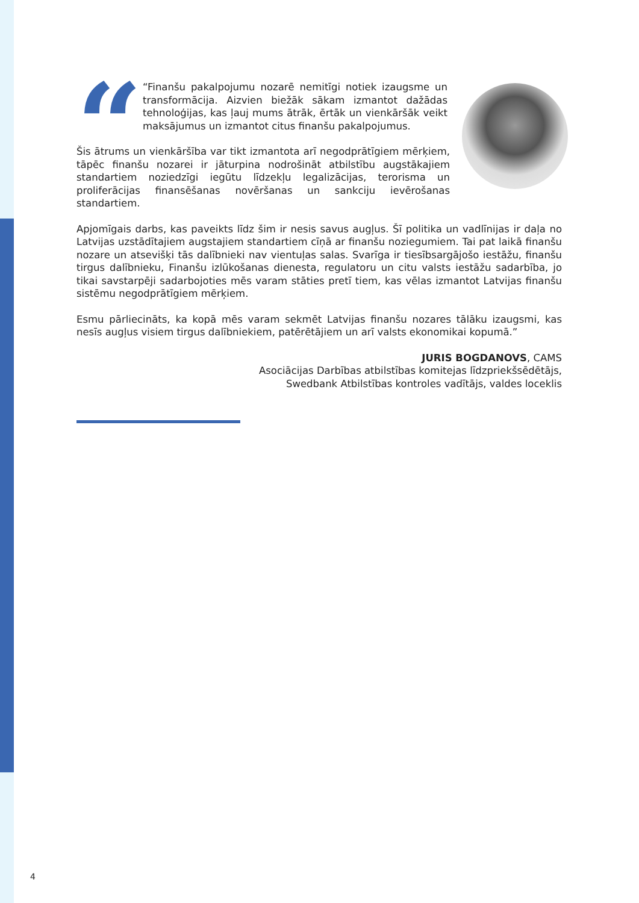“
“Finanšu pakalpojumu nozarē nemitīgi notiek izaugsme un transformācija. Aizvien biežāk sākam izmantot dažādas tehnoloģijas, kas ļauj mums ātrāk, ērtāk un vienkāršāk veikt maksājumus un izmantot citus finanšu pakalpojumus.
Šis ātrums un vienkāršība var tikt izmantota arī negodprātīgiem mērķiem, tāpēc finanšu nozarei ir jāturpina nodrošināt atbilstību augstākajiem standartiem noziedzīgi iegūtu līdzekļu legalizācijas, terorisma un proliferācijas finansēšanas novēršanas un sankciju ievērošanas standartiem.
Apjomīgais darbs, kas paveikts līdz šim ir nesis savus augļus. Šī politika un vadlīnijas ir daļa no Latvijas uzstādītajiem augstajiem standartiem cīņā ar finanšu noziegumiem. Tai pat laikā finanšu nozare un atsevišķi tās dalībnieki nav vientuļas salas. Svarīga ir tiesībsargājošo iestāžu, finanšu tirgus dalībnieku, Finanšu izlūkošanas dienesta, regulatoru un citu valsts iestāžu sadarbība, jo tikai savstarpēji sadarbojoties mēs varam stāties pretī tiem, kas vēlas izmantot Latvijas finanšu sistēmu negodprātīgiem mērķiem.
Esmu pārliecināts, ka kopā mēs varam sekmēt Latvijas finanšu nozares tālāku izaugsmi, kas nesīs augļus visiem tirgus dalībniekiem, patērētājiem un arī valsts ekonomikai kopumā.”
JURIS BOGDANOVS, CAMS
Asociācijas Darbības atbilstības komitejas līdzpriekšsēdētājs,
Swedbank Atbilstības kontroles vadītājs, valdes loceklis
4